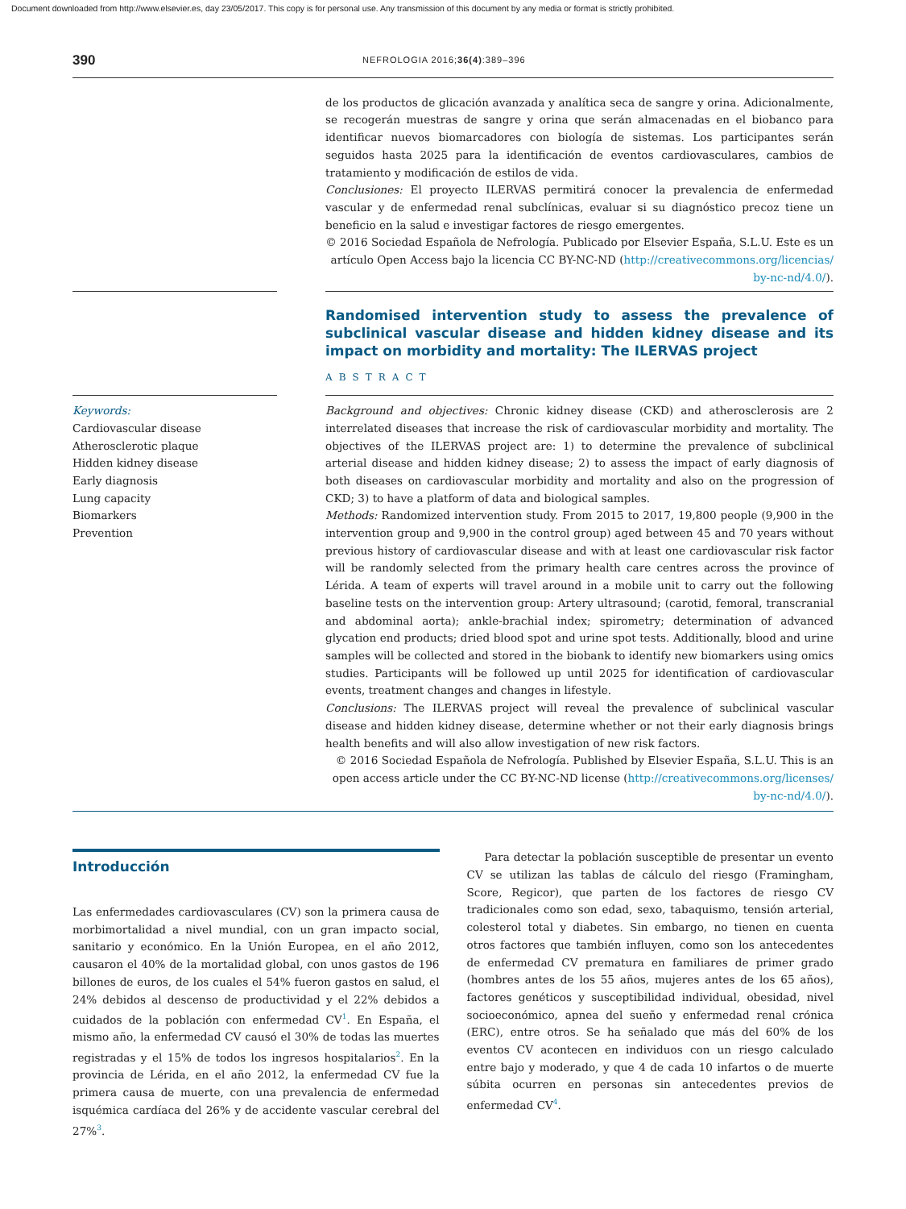Document downloaded from http://www.elsevier.es, day 23/05/2017. This copy is for personal use. Any transmission of this document by any media or format is strictly prohibited.
390 NEFROLOGIA 2016;36(4):389–396
de los productos de glicación avanzada y analítica seca de sangre y orina. Adicionalmente, se recogerán muestras de sangre y orina que serán almacenadas en el biobanco para identificar nuevos biomarcadores con biología de sistemas. Los participantes serán seguidos hasta 2025 para la identificación de eventos cardiovasculares, cambios de tratamiento y modificación de estilos de vida.
Conclusiones: El proyecto ILERVAS permitirá conocer la prevalencia de enfermedad vascular y de enfermedad renal subclínicas, evaluar si su diagnóstico precoz tiene un beneficio en la salud e investigar factores de riesgo emergentes.
© 2016 Sociedad Española de Nefrología. Publicado por Elsevier España, S.L.U. Este es un artículo Open Access bajo la licencia CC BY-NC-ND (http://creativecommons.org/licencias/ by-nc-nd/4.0/).
Randomised intervention study to assess the prevalence of subclinical vascular disease and hidden kidney disease and its impact on morbidity and mortality: The ILERVAS project
ABSTRACT
Keywords:
Cardiovascular disease
Atherosclerotic plaque
Hidden kidney disease
Early diagnosis
Lung capacity
Biomarkers
Prevention
Background and objectives: Chronic kidney disease (CKD) and atherosclerosis are 2 interrelated diseases that increase the risk of cardiovascular morbidity and mortality. The objectives of the ILERVAS project are: 1) to determine the prevalence of subclinical arterial disease and hidden kidney disease; 2) to assess the impact of early diagnosis of both diseases on cardiovascular morbidity and mortality and also on the progression of CKD; 3) to have a platform of data and biological samples.
Methods: Randomized intervention study. From 2015 to 2017, 19,800 people (9,900 in the intervention group and 9,900 in the control group) aged between 45 and 70 years without previous history of cardiovascular disease and with at least one cardiovascular risk factor will be randomly selected from the primary health care centres across the province of Lérida. A team of experts will travel around in a mobile unit to carry out the following baseline tests on the intervention group: Artery ultrasound; (carotid, femoral, transcranial and abdominal aorta); ankle-brachial index; spirometry; determination of advanced glycation end products; dried blood spot and urine spot tests. Additionally, blood and urine samples will be collected and stored in the biobank to identify new biomarkers using omics studies. Participants will be followed up until 2025 for identification of cardiovascular events, treatment changes and changes in lifestyle.
Conclusions: The ILERVAS project will reveal the prevalence of subclinical vascular disease and hidden kidney disease, determine whether or not their early diagnosis brings health benefits and will also allow investigation of new risk factors.
© 2016 Sociedad Española de Nefrología. Published by Elsevier España, S.L.U. This is an open access article under the CC BY-NC-ND license (http://creativecommons.org/licenses/ by-nc-nd/4.0/).
Introducción
Las enfermedades cardiovasculares (CV) son la primera causa de morbimortalidad a nivel mundial, con un gran impacto social, sanitario y económico. En la Unión Europea, en el año 2012, causaron el 40% de la mortalidad global, con unos gastos de 196 billones de euros, de los cuales el 54% fueron gastos en salud, el 24% debidos al descenso de productividad y el 22% debidos a cuidados de la población con enfermedad CV<sup>1</sup>. En España, el mismo año, la enfermedad CV causó el 30% de todas las muertes registradas y el 15% de todos los ingresos hospitalarios<sup>2</sup>. En la provincia de Lérida, en el año 2012, la enfermedad CV fue la primera causa de muerte, con una prevalencia de enfermedad isquémica cardíaca del 26% y de accidente vascular cerebral del 27%<sup>3</sup>.
Para detectar la población susceptible de presentar un evento CV se utilizan las tablas de cálculo del riesgo (Framingham, Score, Regicor), que parten de los factores de riesgo CV tradicionales como son edad, sexo, tabaquismo, tensión arterial, colesterol total y diabetes. Sin embargo, no tienen en cuenta otros factores que también influyen, como son los antecedentes de enfermedad CV prematura en familiares de primer grado (hombres antes de los 55 años, mujeres antes de los 65 años), factores genéticos y susceptibilidad individual, obesidad, nivel socioeconómico, apnea del sueño y enfermedad renal crónica (ERC), entre otros. Se ha señalado que más del 60% de los eventos CV acontecen en individuos con un riesgo calculado entre bajo y moderado, y que 4 de cada 10 infartos o de muerte súbita ocurren en personas sin antecedentes previos de enfermedad CV<sup>4</sup>.